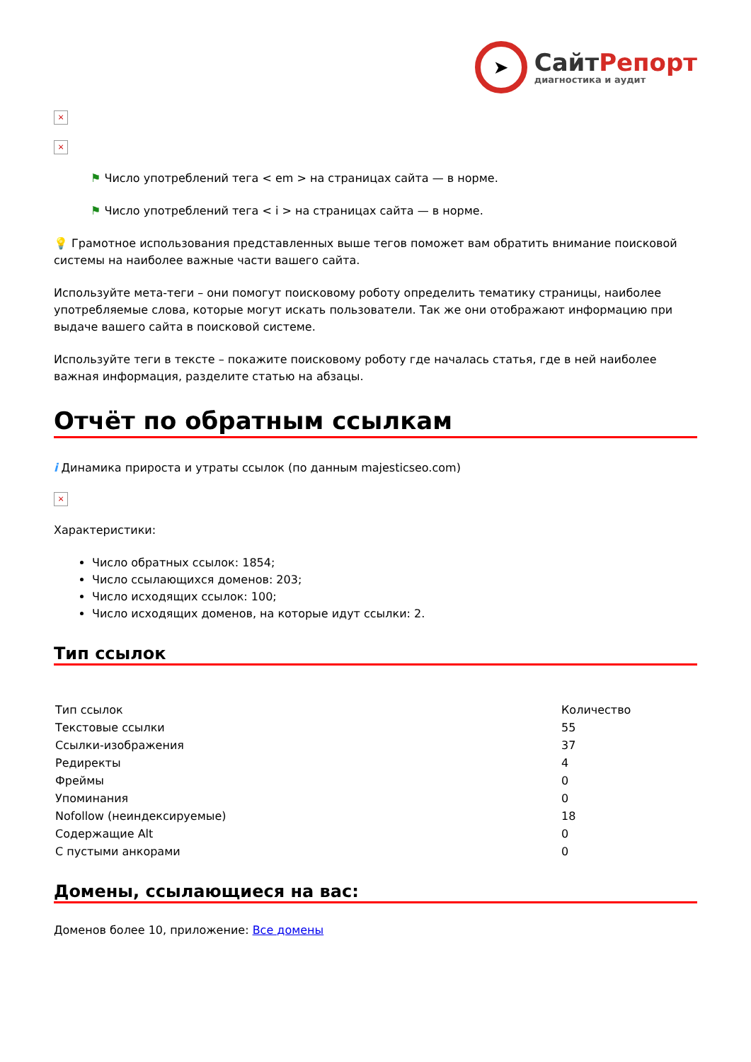➤
СайтРепорт
диагностика и аудит
×
×
⚑ Число употреблений тега < em > на страницах сайта — в норме.
⚑ Число употреблений тега < i > на страницах сайта — в норме.
💡 Грамотное использования представленных выше тегов поможет вам обратить внимание поисковой системы на наиболее важные части вашего сайта.
Используйте мета-теги – они помогут поисковому роботу определить тематику страницы, наиболее употребляемые слова, которые могут искать пользователи. Так же они отображают информацию при выдаче вашего сайта в поисковой системе.
Используйте теги в тексте – покажите поисковому роботу где началась статья, где в ней наиболее важная информация, разделите статью на абзацы.
Отчёт по обратным ссылкам
i Динамика прироста и утраты ссылок (по данным majesticseo.com)
×
Характеристики:
Число обратных ссылок: 1854;
Число ссылающихся доменов: 203;
Число исходящих ссылок: 100;
Число исходящих доменов, на которые идут ссылки: 2.
Тип ссылок
| Тип ссылок | Количество |
| Текстовые ссылки | 55 |
| Ссылки-изображения | 37 |
| Редиректы | 4 |
| Фреймы | 0 |
| Упоминания | 0 |
| Nofollow (неиндексируемые) | 18 |
| Содержащие Alt | 0 |
| С пустыми анкорами | 0 |
Домены, ссылающиеся на вас:
Доменов более 10, приложение: Все домены